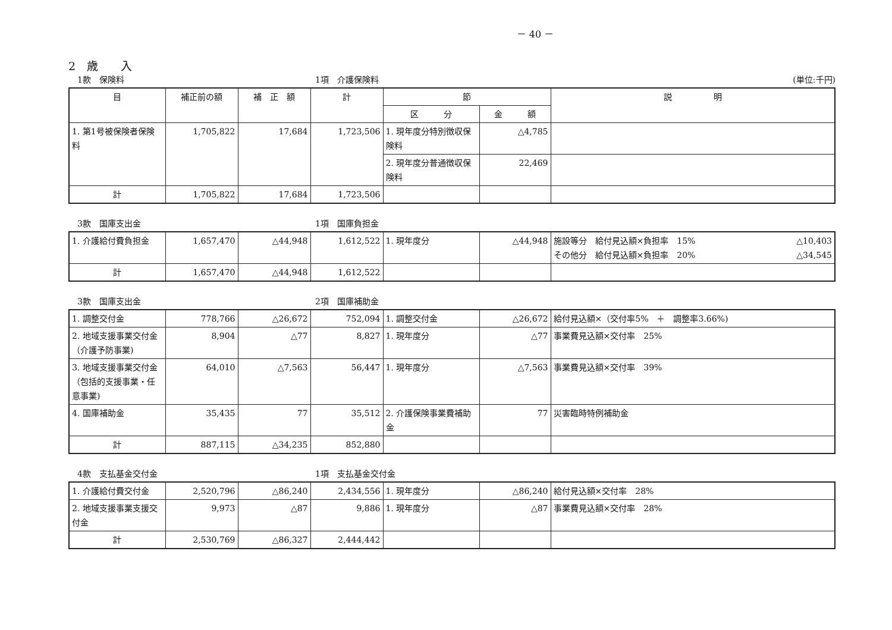－ 40 －
2　歳　　入
1款　保険料 1項　介護保険料 (単位:千円)
| 目 | 補正前の額 | 補 正 額 | 計 | 節 | | 説 明 |
| --- | --- | --- | --- | --- | --- | --- |
| | | | | 区 分 | 金 額 | |
| 1. 第1号被保険者保険料 | 1,705,822 | 17,684 | 1,723,506 | 1. 現年度分特別徴収保険料 | △4,785 | |
| | | | | 2. 現年度分普通徴収保険料 | 22,469 | |
| 計 | 1,705,822 | 17,684 | 1,723,506 | | | |
3款　国庫支出金 1項　国庫負担金
| 1. 介護給付費負担金 | 1,657,470 | △44,948 | 1,612,522 | 1. 現年度分 | △44,948 | 施設等分 給付見込額×負担率 15% △10,403 その他分 給付見込額×負担率 20% △34,545 |
| 計 | 1,657,470 | △44,948 | 1,612,522 | | | |
3款　国庫支出金 2項　国庫補助金
| 1. 調整交付金 | 778,766 | △26,672 | 752,094 | 1. 調整交付金 | △26,672 | 給付見込額×（交付率5% ＋ 調整率3.66%) |
| 2. 地域支援事業交付金（介護予防事業) | 8,904 | △77 | 8,827 | 1. 現年度分 | △77 | 事業費見込額×交付率 25% |
| 3. 地域支援事業交付金（包括的支援事業・任意事業) | 64,010 | △7,563 | 56,447 | 1. 現年度分 | △7,563 | 事業費見込額×交付率 39% |
| 4. 国庫補助金 | 35,435 | 77 | 35,512 | 2. 介護保険事業費補助金 | 77 | 災害臨時特例補助金 |
| 計 | 887,115 | △34,235 | 852,880 | | | |
4款　支払基金交付金 1項　支払基金交付金
| 1. 介護給付費交付金 | 2,520,796 | △86,240 | 2,434,556 | 1. 現年度分 | △86,240 | 給付見込額×交付率 28% |
| 2. 地域支援事業支援交付金 | 9,973 | △87 | 9,886 | 1. 現年度分 | △87 | 事業費見込額×交付率 28% |
| 計 | 2,530,769 | △86,327 | 2,444,442 | | | |